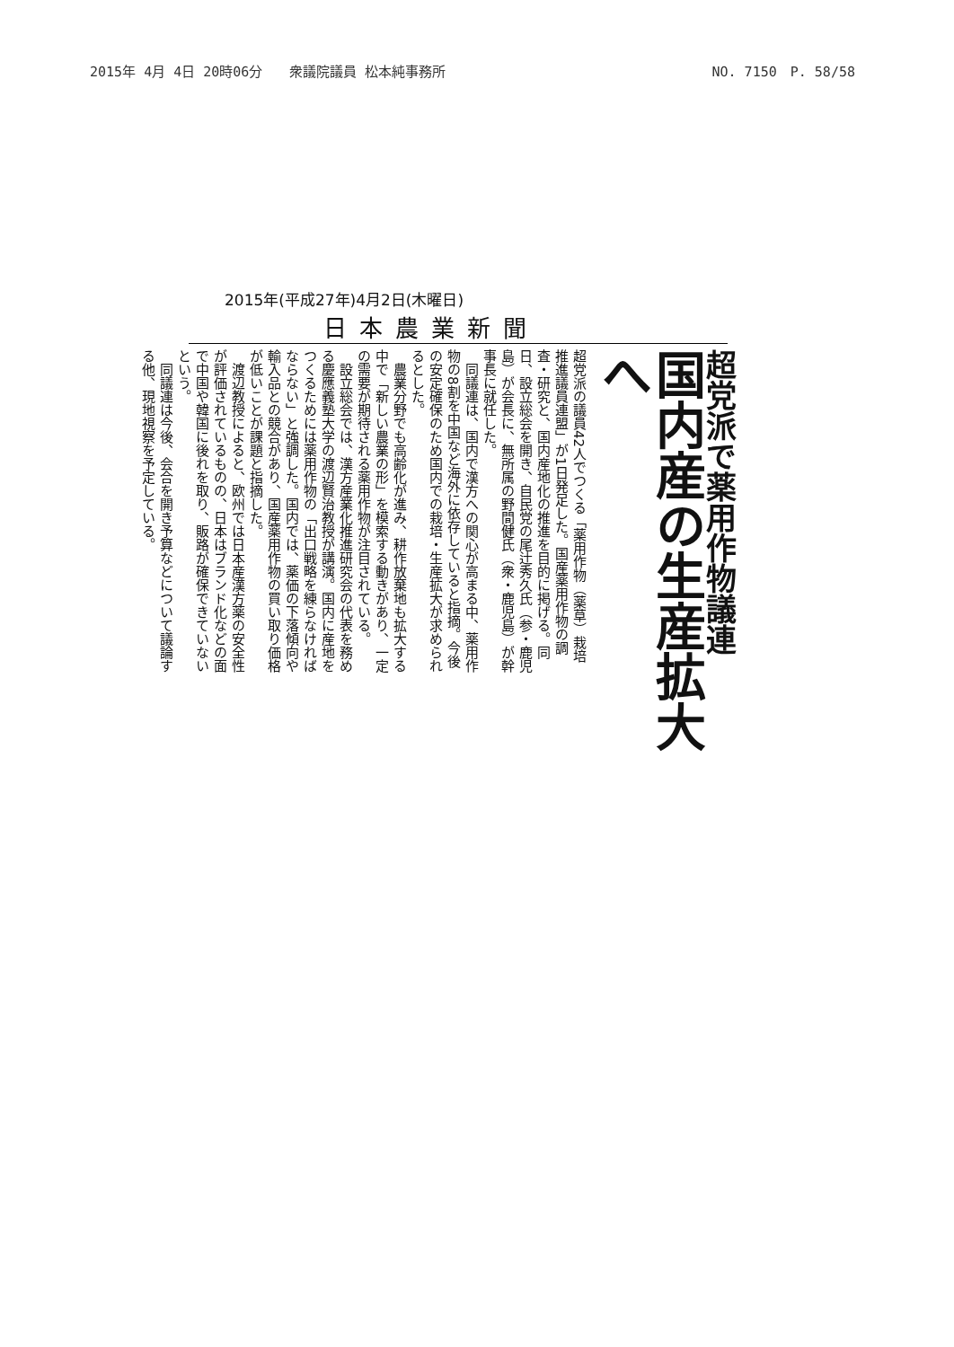2015年 4月 4日 20時06分　　衆議院議員 松本純事務所 NO. 7150　P. 58/58
2015年(平成27年)4月2日(木曜日)
日本農業新聞
超党派で薬用作物議連
国内産の生産拡大へ
超党派の議員42人でつくる「薬用作物（薬草）栽培推進議員連盟」が1日発足した。国産薬用作物の調査・研究と、国内産地化の推進を目的に掲げる。同日、設立総会を開き、自民党の尾辻秀久氏（参・鹿児島）が会長に、無所属の野間健氏（衆・鹿児島）が幹事長に就任した。
　同議連は、国内で漢方への関心が高まる中、薬用作物の8割を中国など海外に依存していると指摘。今後の安定確保のため国内での栽培・生産拡大が求められるとした。
　農業分野でも高齢化が進み、耕作放棄地も拡大する中で「新しい農業の形」を模索する動きがあり、一定の需要が期待される薬用作物が注目されている。
　設立総会では、漢方産業化推進研究会の代表を務める慶應義塾大学の渡辺賢治教授が講演。国内に産地をつくるためには薬用作物の「出口戦略を練らなければならない」と強調した。国内では、薬価の下落傾向や輸入品との競合があり、国産薬用作物の買い取り価格が低いことが課題と指摘した。
　渡辺教授によると、欧州では日本産漢方薬の安全性が評価されているものの、日本はブランド化などの面で中国や韓国に後れを取り、販路が確保できていないという。
　同議連は今後、会合を開き予算などについて議論する他、現地視察を予定している。